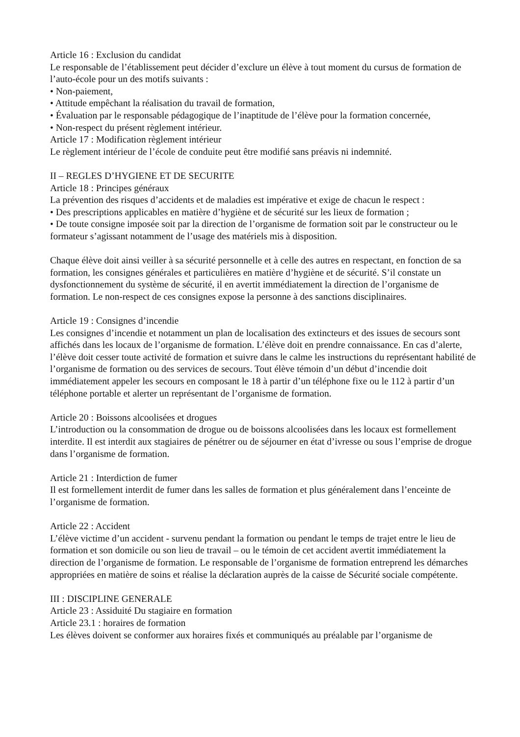Article 16 : Exclusion du candidat
Le responsable de l’établissement peut décider d’exclure un élève à tout moment du cursus de formation de l’auto-école pour un des motifs suivants :
• Non-paiement,
• Attitude empêchant la réalisation du travail de formation,
• Évaluation par le responsable pédagogique de l’inaptitude de l’élève pour la formation concernée,
• Non-respect du présent règlement intérieur.
Article 17 : Modification règlement intérieur
Le règlement intérieur de l’école de conduite peut être modifié sans préavis ni indemnité.
II – REGLES D’HYGIENE ET DE SECURITE
Article 18 : Principes généraux
La prévention des risques d’accidents et de maladies est impérative et exige de chacun le respect :
• Des prescriptions applicables en matière d’hygiène et de sécurité sur les lieux de formation ;
• De toute consigne imposée soit par la direction de l’organisme de formation soit par le constructeur ou le formateur s’agissant notamment de l’usage des matériels mis à disposition.
Chaque élève doit ainsi veiller à sa sécurité personnelle et à celle des autres en respectant, en fonction de sa formation, les consignes générales et particulières en matière d’hygiène et de sécurité. S’il constate un dysfonctionnement du système de sécurité, il en avertit immédiatement la direction de l’organisme de formation. Le non-respect de ces consignes expose la personne à des sanctions disciplinaires.
Article 19 : Consignes d’incendie
Les consignes d’incendie et notamment un plan de localisation des extincteurs et des issues de secours sont affichés dans les locaux de l’organisme de formation. L’élève doit en prendre connaissance. En cas d’alerte, l’élève doit cesser toute activité de formation et suivre dans le calme les instructions du représentant habilité de l’organisme de formation ou des services de secours. Tout élève témoin d’un début d’incendie doit immédiatement appeler les secours en composant le 18 à partir d’un téléphone fixe ou le 112 à partir d’un téléphone portable et alerter un représentant de l’organisme de formation.
Article 20 : Boissons alcoolisées et drogues
L’introduction ou la consommation de drogue ou de boissons alcoolisées dans les locaux est formellement interdite. Il est interdit aux stagiaires de pénétrer ou de séjourner en état d’ivresse ou sous l’emprise de drogue dans l’organisme de formation.
Article 21 : Interdiction de fumer
Il est formellement interdit de fumer dans les salles de formation et plus généralement dans l’enceinte de l’organisme de formation.
Article 22 : Accident
L’élève victime d’un accident - survenu pendant la formation ou pendant le temps de trajet entre le lieu de formation et son domicile ou son lieu de travail – ou le témoin de cet accident avertit immédiatement la direction de l’organisme de formation. Le responsable de l’organisme de formation entreprend les démarches appropriées en matière de soins et réalise la déclaration auprès de la caisse de Sécurité sociale compétente.
III : DISCIPLINE GENERALE
Article 23 : Assiduité Du stagiaire en formation
Article 23.1 : horaires de formation
Les élèves doivent se conformer aux horaires fixés et communiqués au préalable par l’organisme de